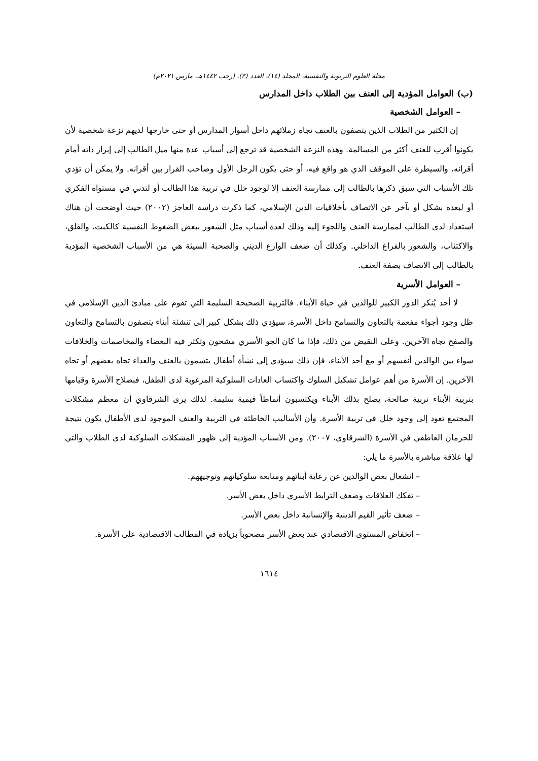مجلة العلوم التربوية والنفسية، المجلد (١٤)، العدد (٣)، (رجب ١٤٤٢هـ، مارس ٢٠٢١م)
(ب) العوامل المؤدية إلى العنف بين الطلاب داخل المدارس
– العوامل الشخصية
إن الكثير من الطلاب الذين يتصفون بالعنف تجاه زملائهم داخل أسوار المدارس أو حتى خارجها لديهم نزعة شخصية لأن يكونوا أقرب للعنف أكثر من المسالمة. وهذه النزعة الشخصية قد ترجع إلى أسباب عدة منها ميل الطالب إلى إبراز ذاته أمام أقرانه، والسيطرة على الموقف الذي هو واقع فيه، أو حتى يكون الرجل الأول وصاحب القرار بين أقرانه. ولا يمكن أن تؤدي تلك الأسباب التي سبق ذكرها بالطالب إلى ممارسة العنف إلا لوجود خلل في تربية هذا الطالب أو لتدني في مستواه الفكري أو لبعده بشكل أو بآخر عن الاتصاف بأخلاقيات الدين الإسلامي، كما ذكرت دراسة العاجز (٢٠٠٢) حيث أوضحت أن هناك استعداد لدى الطالب لممارسة العنف واللجوء إليه وذلك لعدة أسباب مثل الشعور ببعض الضغوط النفسية كالكبت، والقلق، والاكتئاب، والشعور بالفراغ الداخلي. وكذلك أن ضعف الوازع الديني والصحبة السيئة هي من الأسباب الشخصية المؤدية بالطالب إلى الاتصاف بصفة العنف.
– العوامل الأسرية
لا أحد يُنكر الدور الكبير للوالدين في حياة الأبناء. فالتربية الصحيحة السليمة التي تقوم على مبادئ الدين الإسلامي في ظل وجود أجواء مفعمة بالتعاون والتسامح داخل الأسرة، سيؤدي ذلك بشكل كبير إلى تنشئة أبناء يتصفون بالتسامح والتعاون والصفح تجاه الآخرين. وعلى النقيض من ذلك، فإذا ما كان الجو الأسري مشحون وتكثر فيه البغضاء والمخاصمات والخلافات سواء بين الوالدين أنفسهم أو مع أحد الأبناء، فإن ذلك سيؤدي إلى نشأة أطفال يتسمون بالعنف والعداء تجاه بعضهم أو تجاه الآخرين. إن الأسرة من أهم عوامل تشكيل السلوك واكتساب العادات السلوكية المرغوبة لدى الطفل، فبصلاح الأسرة وقيامها بتربية الأبناء تربية صالحة، يصلح بذلك الأبناء ويكتسبون أنماطاً قيمية سليمة. لذلك يرى الشرقاوي أن معظم مشكلات المجتمع تعود إلى وجود خلل في تربية الأسرة. وأن الأساليب الخاطئة في التربية والعنف الموجود لدى الأطفال يكون نتيجة للحرمان العاطفي في الأسرة (الشرقاوي، ٢٠٠٧). ومن الأسباب المؤدية إلى ظهور المشكلات السلوكية لدى الطلاب والتي لها علاقة مباشرة بالأسرة ما يلي:
– انشغال بعض الوالدين عن رعاية أبنائهم ومتابعة سلوكياتهم وتوجيههم.
– تفكك العلاقات وضعف الترابط الأسري داخل بعض الأسر.
– ضعف تأثير القيم الدينية والإنسانية داخل بعض الأسر.
– انخفاض المستوى الاقتصادي عند بعض الأسر مصحوباً بزيادة في المطالب الاقتصادية على الأسرة.
١٦١٤